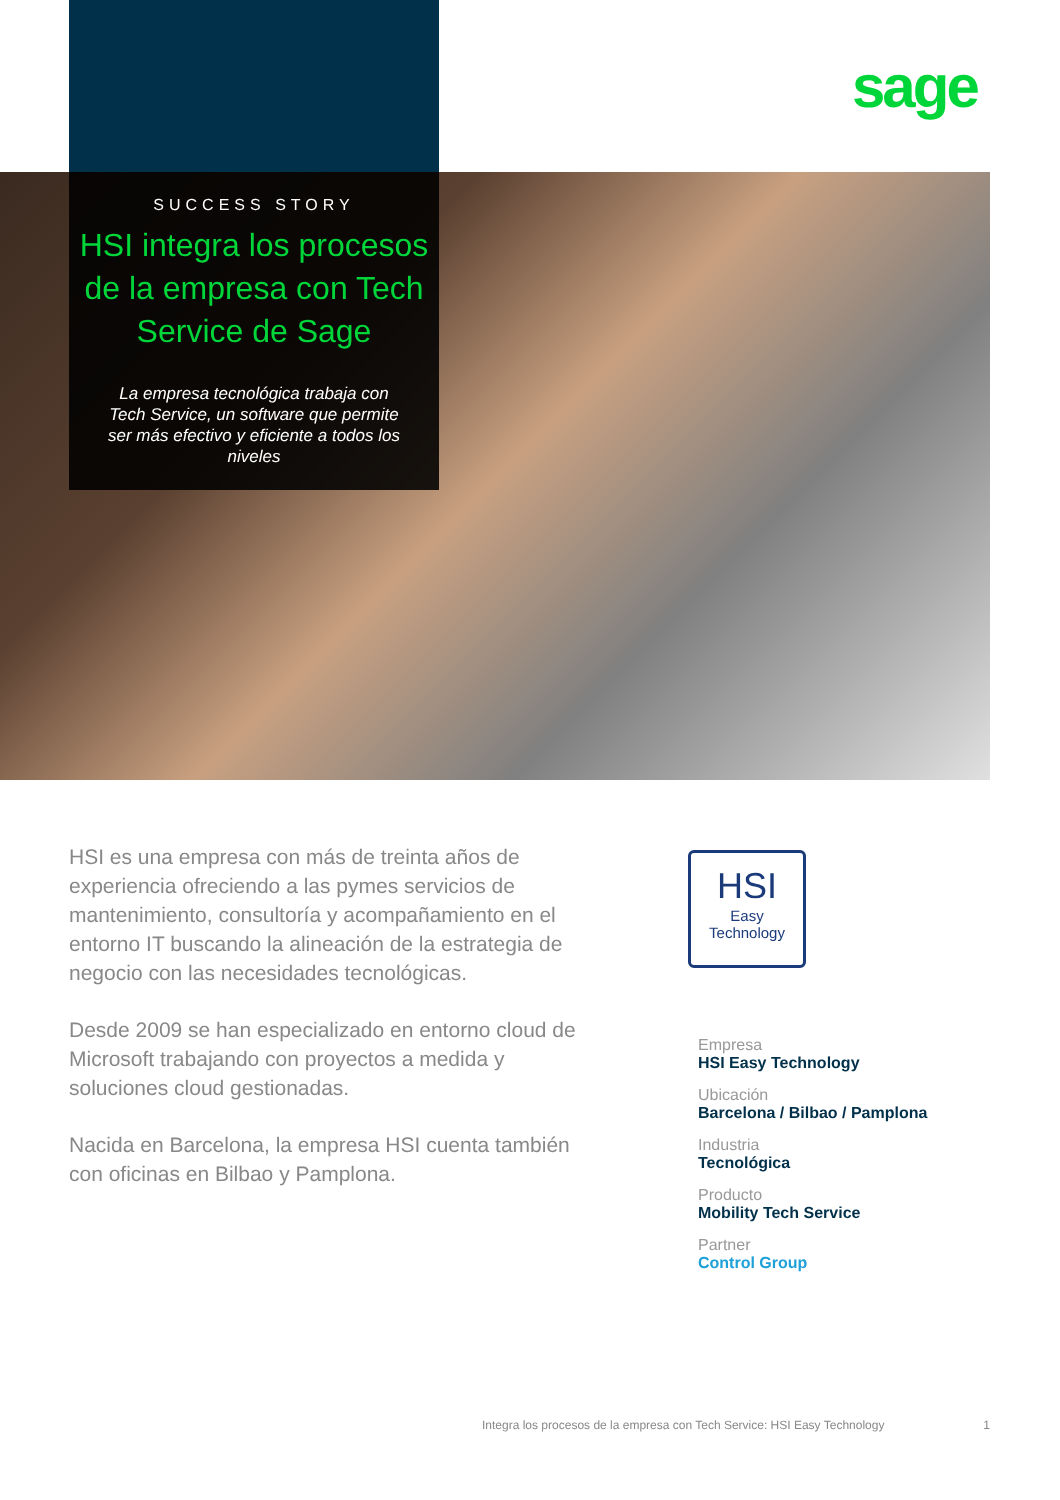sage
SUCCESS STORY
HSI integra los procesos de la empresa con Tech Service de Sage
La empresa tecnológica trabaja con Tech Service, un software que permite ser más efectivo y eficiente a todos los niveles
HSI es una empresa con más de treinta años de experiencia ofreciendo a las pymes servicios de mantenimiento, consultoría y acompañamiento en el entorno IT buscando la alineación de la estrategia de negocio con las necesidades tecnológicas.
Desde 2009 se han especializado en entorno cloud de Microsoft trabajando con proyectos a medida y soluciones cloud gestionadas.
Nacida en Barcelona, la empresa HSI cuenta también con oficinas en Bilbao y Pamplona.
HSI
Easy
Technology
Empresa
HSI Easy Technology
Ubicación
Barcelona / Bilbao / Pamplona
Industria
Tecnológica
Producto
Mobility Tech Service
Partner
Control Group
Integra los procesos de la empresa con Tech Service: HSI Easy Technology 1